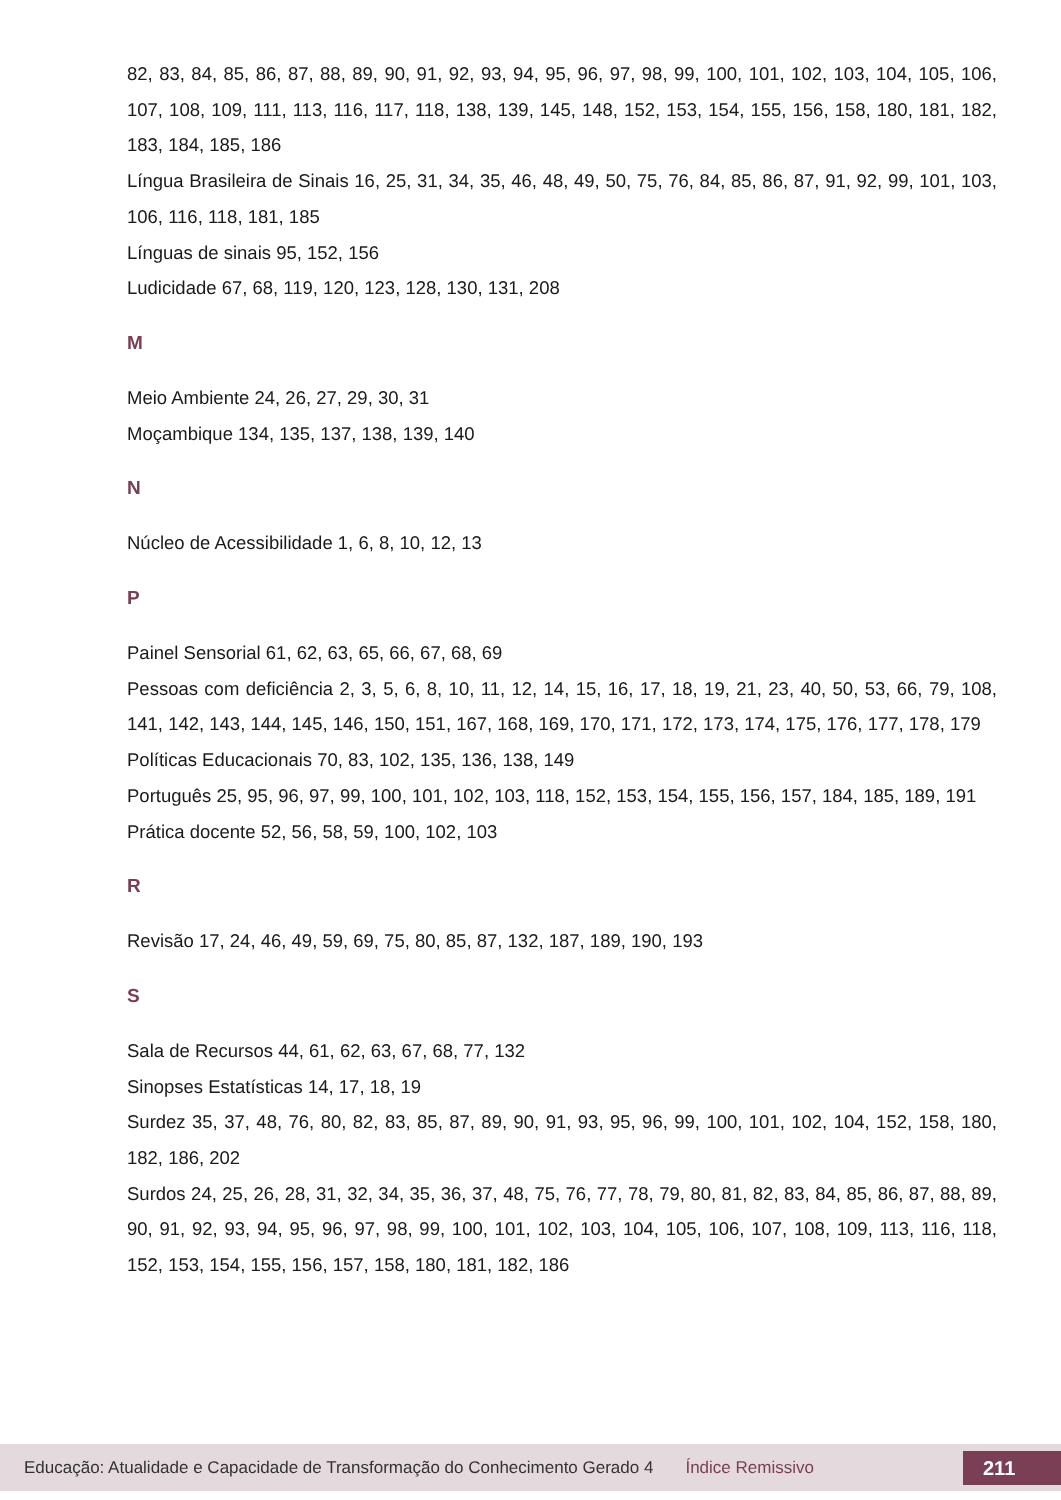82, 83, 84, 85, 86, 87, 88, 89, 90, 91, 92, 93, 94, 95, 96, 97, 98, 99, 100, 101, 102, 103, 104, 105, 106, 107, 108, 109, 111, 113, 116, 117, 118, 138, 139, 145, 148, 152, 153, 154, 155, 156, 158, 180, 181, 182, 183, 184, 185, 186
Língua Brasileira de Sinais 16, 25, 31, 34, 35, 46, 48, 49, 50, 75, 76, 84, 85, 86, 87, 91, 92, 99, 101, 103, 106, 116, 118, 181, 185
Línguas de sinais 95, 152, 156
Ludicidade 67, 68, 119, 120, 123, 128, 130, 131, 208
M
Meio Ambiente 24, 26, 27, 29, 30, 31
Moçambique 134, 135, 137, 138, 139, 140
N
Núcleo de Acessibilidade 1, 6, 8, 10, 12, 13
P
Painel Sensorial 61, 62, 63, 65, 66, 67, 68, 69
Pessoas com deficiência 2, 3, 5, 6, 8, 10, 11, 12, 14, 15, 16, 17, 18, 19, 21, 23, 40, 50, 53, 66, 79, 108, 141, 142, 143, 144, 145, 146, 150, 151, 167, 168, 169, 170, 171, 172, 173, 174, 175, 176, 177, 178, 179
Políticas Educacionais 70, 83, 102, 135, 136, 138, 149
Português 25, 95, 96, 97, 99, 100, 101, 102, 103, 118, 152, 153, 154, 155, 156, 157, 184, 185, 189, 191
Prática docente 52, 56, 58, 59, 100, 102, 103
R
Revisão 17, 24, 46, 49, 59, 69, 75, 80, 85, 87, 132, 187, 189, 190, 193
S
Sala de Recursos 44, 61, 62, 63, 67, 68, 77, 132
Sinopses Estatísticas 14, 17, 18, 19
Surdez 35, 37, 48, 76, 80, 82, 83, 85, 87, 89, 90, 91, 93, 95, 96, 99, 100, 101, 102, 104, 152, 158, 180, 182, 186, 202
Surdos 24, 25, 26, 28, 31, 32, 34, 35, 36, 37, 48, 75, 76, 77, 78, 79, 80, 81, 82, 83, 84, 85, 86, 87, 88, 89, 90, 91, 92, 93, 94, 95, 96, 97, 98, 99, 100, 101, 102, 103, 104, 105, 106, 107, 108, 109, 113, 116, 118, 152, 153, 154, 155, 156, 157, 158, 180, 181, 182, 186
Educação: Atualidade e Capacidade de Transformação do Conhecimento Gerado 4 Índice Remissivo 211